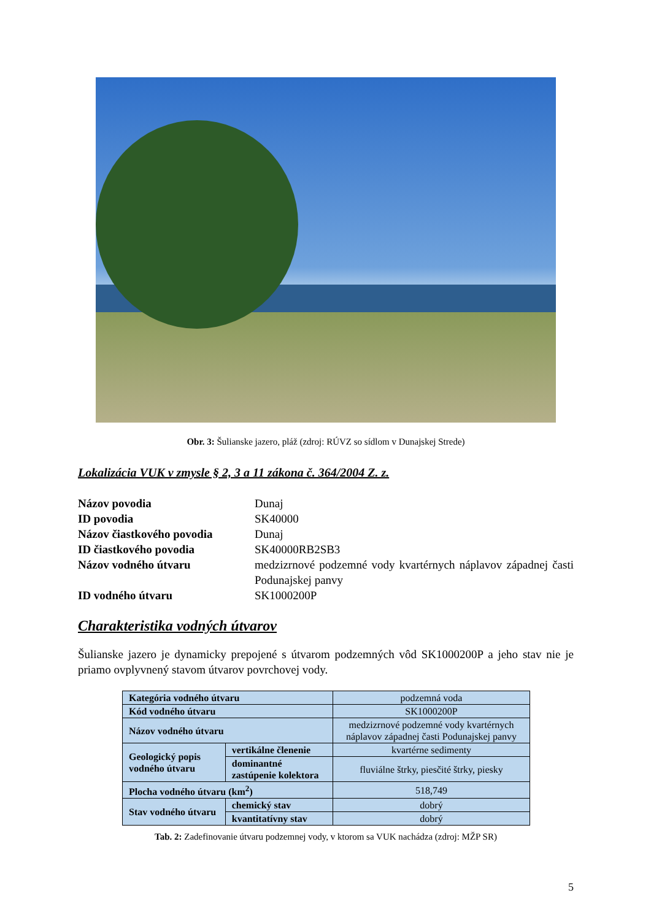Obr. 3: Šulianske jazero, pláž (zdroj: RÚVZ so sídlom v Dunajskej Strede)
Lokalizácia VUK v zmysle § 2, 3 a 11 zákona č. 364/2004 Z. z.
Názov povodia Dunaj ID povodia SK40000 Názov čiastkového povodia Dunaj ID čiastkového povodia SK40000RB2SB3 Názov vodného útvaru medzizrnové podzemné vody kvartérnych náplavov západnej časti Podunajskej panvy ID vodného útvaru SK1000200P
Charakteristika vodných útvarov
Šulianske jazero je dynamicky prepojené s útvarom podzemných vôd SK1000200P a jeho stav nie je priamo ovplyvnený stavom útvarov povrchovej vody.
| Kategória vodného útvaru | | | podzemná voda |
| Kód vodného útvaru | | | SK1000200P |
| Názov vodného útvaru | | | medzizrnové podzemné vody kvartérnych náplavov západnej časti Podunajskej panvy |
| Geologický popis vodného útvaru | vertikálne členenie | | kvartérne sedimenty |
| | dominantné zastúpenie kolektora | | fluviálne štrky, piesčité štrky, piesky |
| Plocha vodného útvaru (km<sup>2</sup>) | | | 518,749 |
| Stav vodného útvaru | | chemický stav | dobrý |
| | | kvantitatívny stav | dobrý |
Tab. 2: Zadefinovanie útvaru podzemnej vody, v ktorom sa VUK nachádza (zdroj: MŽP SR)
5